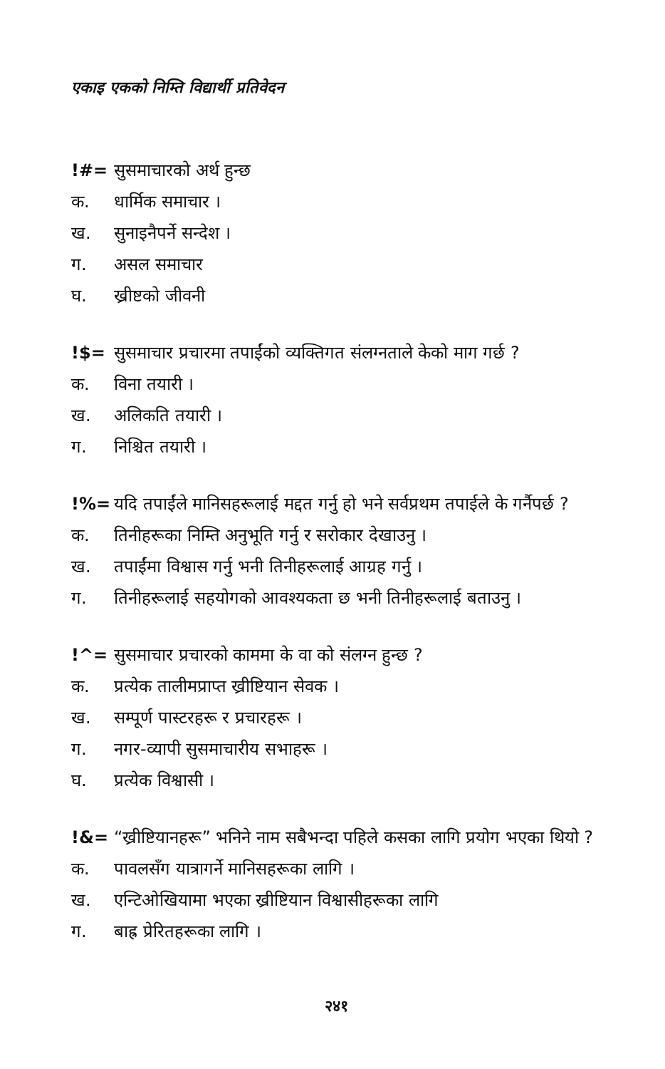एकाइ एकको निम्ति विद्यार्थी प्रतिवेदन
!#= सुसमाचारको अर्थ हुन्छ
क. धार्मिक समाचार ।
ख. सुनाइनैपर्ने सन्देश ।
ग. असल समाचार
घ. ख्रीष्टको जीवनी
!$= सुसमाचार प्रचारमा तपाईंको व्यक्तिगत संलग्नताले केको माग गर्छ ?
क. विना तयारी ।
ख. अलिकति तयारी ।
ग. निश्चित तयारी ।
!%= यदि तपाईंले मानिसहरूलाई मद्दत गर्नु हो भने सर्वप्रथम तपाईले के गर्नैपर्छ ?
क. तिनीहरूका निम्ति अनुभूति गर्नु र सरोकार देखाउनु ।
ख. तपाईंमा विश्वास गर्नु भनी तिनीहरूलाई आग्रह गर्नु ।
ग. तिनीहरूलाई सहयोगको आवश्यकता छ भनी तिनीहरूलाई बताउनु ।
!^= सुसमाचार प्रचारको काममा के वा को संलग्न हुन्छ ?
क. प्रत्येक तालीमप्राप्त ख्रीष्टियान सेवक ।
ख. सम्पूर्ण पास्टरहरू र प्रचारहरू ।
ग. नगर-व्यापी सुसमाचारीय सभाहरू ।
घ. प्रत्येक विश्वासी ।
!&= “ख्रीष्टियानहरू” भनिने नाम सबैभन्दा पहिले कसका लागि प्रयोग भएका थियो ?
क. पावलसँग यात्रागर्ने मानिसहरूका लागि ।
ख. एन्टिओखियामा भएका ख्रीष्टियान विश्वासीहरूका लागि
ग. बाह्र प्रेरितहरूका लागि ।
२४१